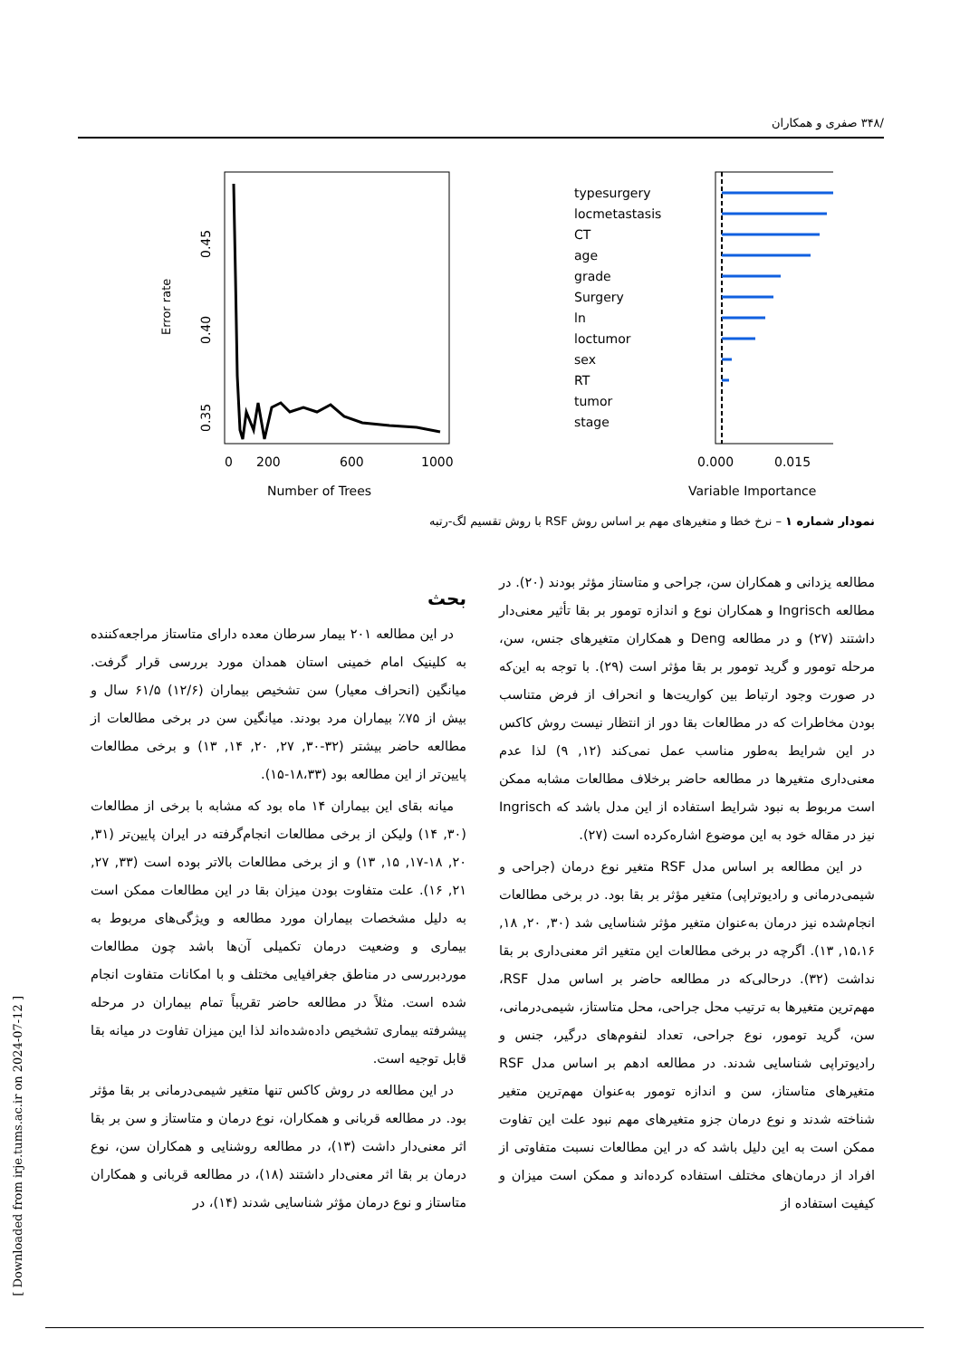/۳۴۸ صفری و همکاران
Error rate
0.35
0.40
0.45
0
200
600
1000
Number of Trees
typesurgery
locmetastasis
CT
age
grade
Surgery
ln
loctumor
sex
RT
tumor
stage
0.000
0.015
Variable Importance
نمودار شماره ۱ – نرخ خطا و متغیرهای مهم بر اساس روش RSF با روش تقسیم لگ-رتبه
بحث
در این مطالعه ۲۰۱ بیمار سرطان معده دارای متاستاز مراجعه‌کننده به کلینیک امام خمینی استان همدان مورد بررسی قرار گرفت. میانگین (انحراف معیار) سن تشخیص بیماران (۱۲/۶) ۶۱/۵ سال و بیش از ۷۵٪ بیماران مرد بودند. میانگین سن در برخی مطالعات از مطالعه حاضر بیشتر (۳۲-۳۰, ۲۷, ۲۰, ۱۴, ۱۳) و برخی مطالعات پایین‌تر از این مطالعه بود (۱۸،۳۳-۱۵).
میانه بقای این بیماران ۱۴ ماه بود که مشابه با برخی از مطالعات (۳۰, ۱۴) ولیکن از برخی مطالعات انجام‌گرفته در ایران پایین‌تر (۳۱, ۲۰, ۱۸-۱۷, ۱۵, ۱۳) و از برخی مطالعات بالاتر بوده است (۳۳, ۲۷, ۲۱, ۱۶). علت متفاوت بودن میزان بقا در این مطالعات ممکن است به دلیل مشخصات بیماران مورد مطالعه و ویژگی‌های مربوط به بیماری و وضعیت درمان تکمیلی آن‌ها باشد چون مطالعات موردبررسی در مناطق جغرافیایی مختلف و با امکانات متفاوت انجام شده است. مثلاً در مطالعه حاضر تقریباً تمام بیماران در مرحله پیشرفته بیماری تشخیص داده‌شده‌اند لذا این میزان تفاوت در میانه بقا قابل توجیه است.
در این مطالعه در روش کاکس تنها متغیر شیمی‌درمانی بر بقا مؤثر بود. در مطالعه قربانی و همکاران، نوع درمان و متاستاز و سن بر بقا اثر معنی‌دار داشت (۱۳)، در مطالعه روشنایی و همکاران سن، نوع درمان بر بقا اثر معنی‌دار داشتند (۱۸)، در مطالعه قربانی و همکاران متاستاز و نوع درمان مؤثر شناسایی شدند (۱۴)، در
مطالعه یزدانی و همکاران سن، جراحی و متاستاز مؤثر بودند (۲۰). در مطالعه Ingrisch و همکاران نوع و اندازه تومور بر بقا تأثیر معنی‌دار داشتند (۲۷) و در مطالعه Deng و همکاران متغیرهای جنس، سن، مرحله تومور و گرید تومور بر بقا مؤثر است (۲۹). با توجه به این‌که در صورت وجود ارتباط بین کواریت‌ها و انحراف از فرض متناسب بودن مخاطرات که در مطالعات بقا دور از انتظار نیست روش کاکس در این شرایط به‌طور مناسب عمل نمی‌کند (۱۲, ۹) لذا عدم معنی‌داری متغیرها در مطالعه حاضر برخلاف مطالعات مشابه ممکن است مربوط به نبود شرایط استفاده از این مدل باشد که Ingrisch نیز در مقاله خود به این موضوع اشاره‌کرده است (۲۷).
در این مطالعه بر اساس مدل RSF متغیر نوع درمان (جراحی و شیمی‌درمانی و رادیوتراپی) متغیر مؤثر بر بقا بود. در برخی مطالعات انجام‌شده نیز درمان به‌عنوان متغیر مؤثر شناسایی شد (۳۰, ۲۰, ۱۸, ۱۵،۱۶, ۱۳). اگرچه در برخی مطالعات این متغیر اثر معنی‌داری بر بقا نداشت (۳۲). درحالی‌که در مطالعه حاضر بر اساس مدل RSF، مهم‌ترین متغیرها به ترتیب محل جراحی، محل متاستاز، شیمی‌درمانی، سن، گرید تومور، نوع جراحی، تعداد لنفوم‌های درگیر، جنس و رادیوتراپی شناسایی شدند. در مطالعه ادهم بر اساس مدل RSF متغیرهای متاستاز، سن و اندازه تومور به‌عنوان مهم‌ترین متغیر شناخته شدند و نوع درمان جزو متغیرهای مهم نبود علت این تفاوت ممکن است به این دلیل باشد که در این مطالعات نسبت متفاوتی از افراد از درمان‌های مختلف استفاده کرده‌اند و ممکن است میزان و کیفیت استفاده از
[ Downloaded from irje.tums.ac.ir on 2024-07-12 ]